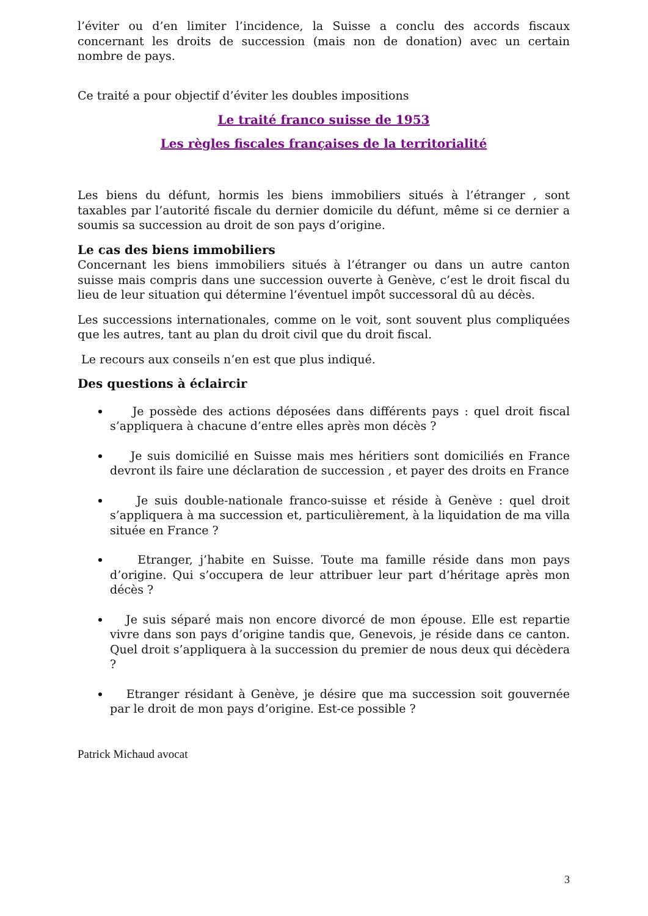l’éviter ou d’en limiter l’incidence, la Suisse a conclu des accords fiscaux concernant les droits de succession (mais non de donation) avec un certain nombre de pays.
Ce traité a pour objectif d’éviter les doubles impositions
Le traité franco suisse de 1953
Les règles fiscales françaises de la territorialité
Les biens du défunt, hormis les biens immobiliers situés à l’étranger , sont taxables par l’autorité fiscale du dernier domicile du défunt, même si ce dernier a soumis sa succession au droit de son pays d’origine.
Le cas des biens immobiliers
Concernant les biens immobiliers situés à l’étranger ou dans un autre canton suisse mais compris dans une succession ouverte à Genève, c’est le droit fiscal du lieu de leur situation qui détermine l’éventuel impôt successoral dû au décès.
Les successions internationales, comme on le voit, sont souvent plus compliquées que les autres, tant au plan du droit civil que du droit fiscal.
Le recours aux conseils n’en est que plus indiqué.
Des questions à éclaircir
Je possède des actions déposées dans différents pays : quel droit fiscal s’appliquera à chacune d’entre elles après mon décès ?
Je suis domicilié en Suisse mais mes héritiers sont domiciliés en France devront ils faire une déclaration de succession , et payer des droits en France
Je suis double-nationale franco-suisse et réside à Genève : quel droit s’appliquera à ma succession et, particulièrement, à la liquidation de ma villa située en France ?
Etranger, j’habite en Suisse. Toute ma famille réside dans mon pays d’origine. Qui s’occupera de leur attribuer leur part d’héritage après mon décès ?
Je suis séparé mais non encore divorcé de mon épouse. Elle est repartie vivre dans son pays d’origine tandis que, Genevois, je réside dans ce canton. Quel droit s’appliquera à la succession du premier de nous deux qui décèdera ?
Etranger résidant à Genève, je désire que ma succession soit gouvernée par le droit de mon pays d’origine. Est-ce possible ?
Patrick Michaud avocat
3